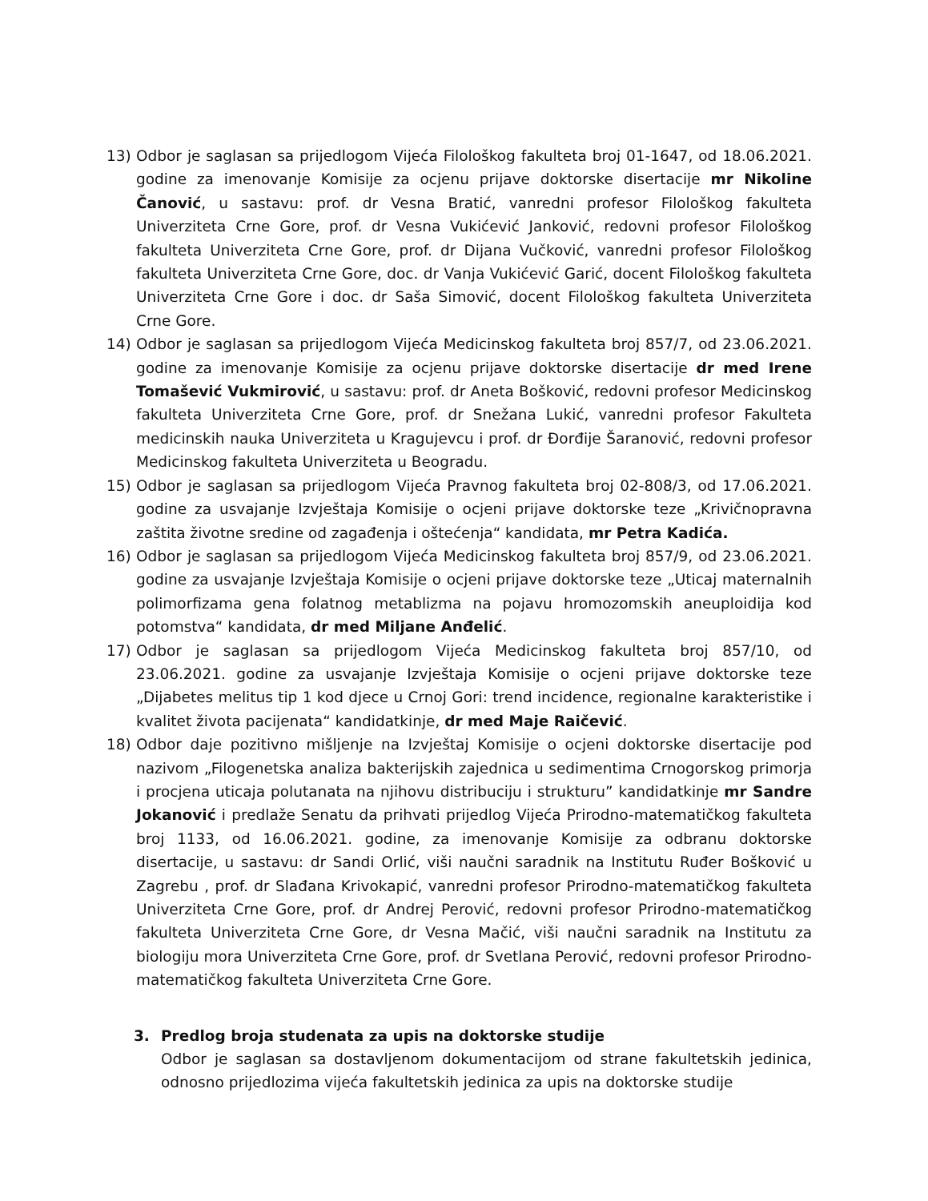13) Odbor je saglasan sa prijedlogom Vijeća Filološkog fakulteta broj 01-1647, od 18.06.2021. godine za imenovanje Komisije za ocjenu prijave doktorske disertacije mr Nikoline Čanović, u sastavu: prof. dr Vesna Bratić, vanredni profesor Filološkog fakulteta Univerziteta Crne Gore, prof. dr Vesna Vukićević Janković, redovni profesor Filološkog fakulteta Univerziteta Crne Gore, prof. dr Dijana Vučković, vanredni profesor Filološkog fakulteta Univerziteta Crne Gore, doc. dr Vanja Vukićević Garić, docent Filološkog fakulteta Univerziteta Crne Gore i doc. dr Saša Simović, docent Filološkog fakulteta Univerziteta Crne Gore.
14) Odbor je saglasan sa prijedlogom Vijeća Medicinskog fakulteta broj 857/7, od 23.06.2021. godine za imenovanje Komisije za ocjenu prijave doktorske disertacije dr med Irene Tomašević Vukmirović, u sastavu: prof. dr Aneta Bošković, redovni profesor Medicinskog fakulteta Univerziteta Crne Gore, prof. dr Snežana Lukić, vanredni profesor Fakulteta medicinskih nauka Univerziteta u Kragujevcu i prof. dr Đorđije Šaranović, redovni profesor Medicinskog fakulteta Univerziteta u Beogradu.
15) Odbor je saglasan sa prijedlogom Vijeća Pravnog fakulteta broj 02-808/3, od 17.06.2021. godine za usvajanje Izvještaja Komisije o ocjeni prijave doktorske teze „Krivičnopravna zaštita životne sredine od zagađenja i oštećenja“ kandidata, mr Petra Kadića.
16) Odbor je saglasan sa prijedlogom Vijeća Medicinskog fakulteta broj 857/9, od 23.06.2021. godine za usvajanje Izvještaja Komisije o ocjeni prijave doktorske teze „Uticaj maternalnih polimorfizama gena folatnog metablizma na pojavu hromozomskih aneuploidija kod potomstva“ kandidata, dr med Miljane Anđelić.
17) Odbor je saglasan sa prijedlogom Vijeća Medicinskog fakulteta broj 857/10, od 23.06.2021. godine za usvajanje Izvještaja Komisije o ocjeni prijave doktorske teze „Dijabetes melitus tip 1 kod djece u Crnoj Gori: trend incidence, regionalne karakteristike i kvalitet života pacijenata“ kandidatkinje, dr med Maje Raičević.
18) Odbor daje pozitivno mišljenje na Izvještaj Komisije o ocjeni doktorske disertacije pod nazivom „Filogenetska analiza bakterijskih zajednica u sedimentima Crnogorskog primorja i procjena uticaja polutanata na njihovu distribuciju i strukturu” kandidatkinje mr Sandre Jokanović i predlaže Senatu da prihvati prijedlog Vijeća Prirodno-matematičkog fakulteta broj 1133, od 16.06.2021. godine, za imenovanje Komisije za odbranu doktorske disertacije, u sastavu: dr Sandi Orlić, viši naučni saradnik na Institutu Ruđer Bošković u Zagrebu , prof. dr Slađana Krivokapić, vanredni profesor Prirodno-matematičkog fakulteta Univerziteta Crne Gore, prof. dr Andrej Perović, redovni profesor Prirodno-matematičkog fakulteta Univerziteta Crne Gore, dr Vesna Mačić, viši naučni saradnik na Institutu za biologiju mora Univerziteta Crne Gore, prof. dr Svetlana Perović, redovni profesor Prirodno-matematičkog fakulteta Univerziteta Crne Gore.
3. Predlog broja studenata za upis na doktorske studije
Odbor je saglasan sa dostavljenom dokumentacijom od strane fakultetskih jedinica, odnosno prijedlozima vijeća fakultetskih jedinica za upis na doktorske studije